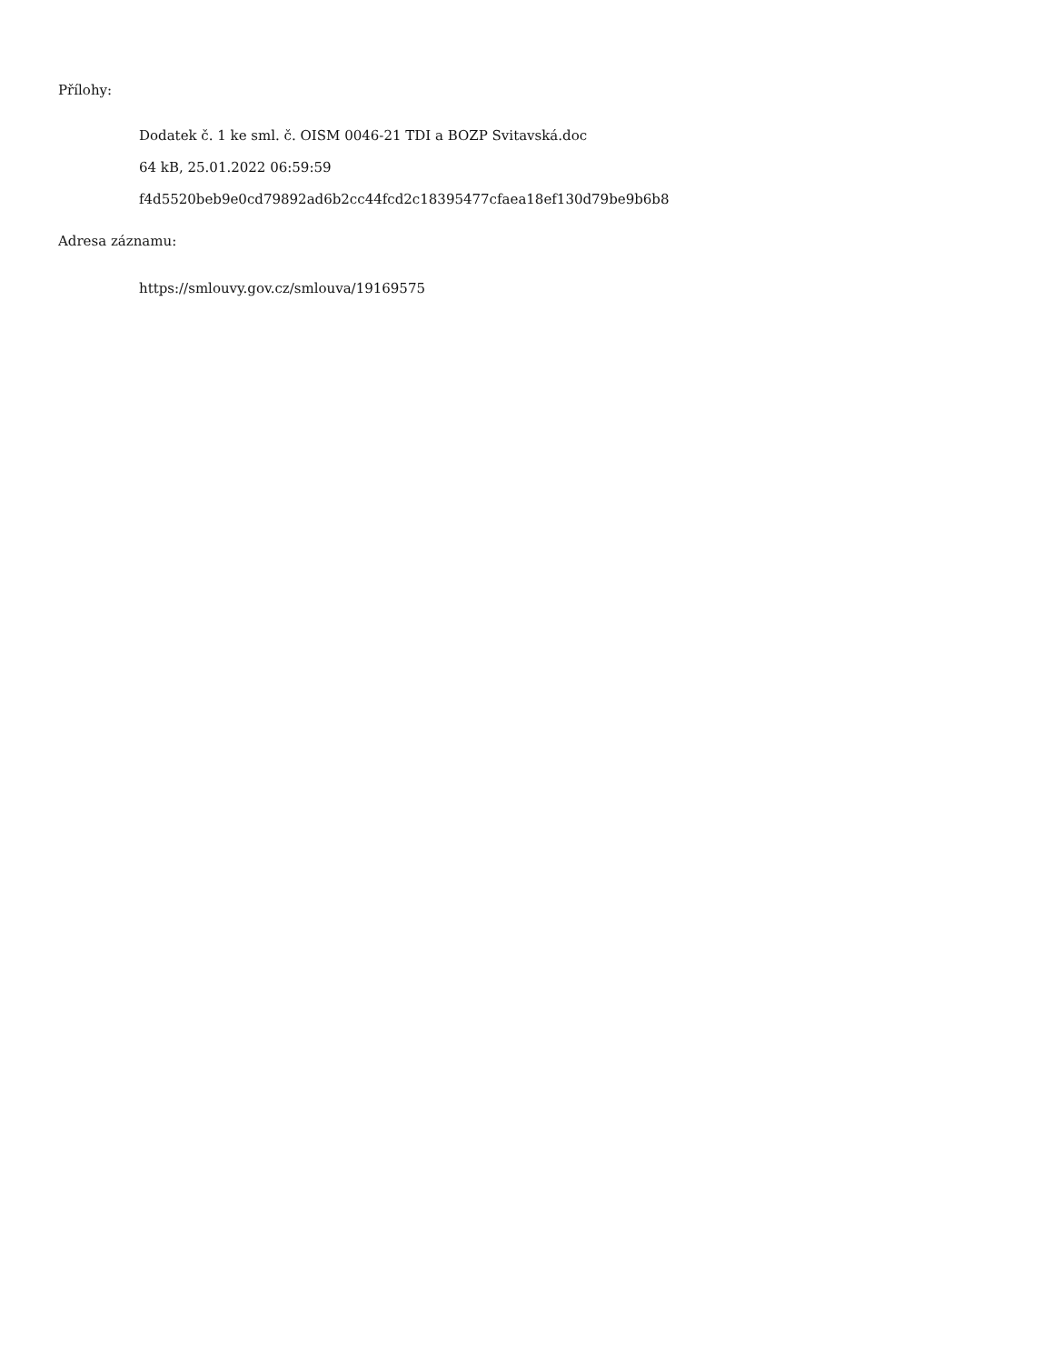Přílohy:
Dodatek č. 1 ke sml. č. OISM 0046-21 TDI a BOZP Svitavská.doc
64 kB, 25.01.2022 06:59:59
f4d5520beb9e0cd79892ad6b2cc44fcd2c18395477cfaea18ef130d79be9b6b8
Adresa záznamu:
https://smlouvy.gov.cz/smlouva/19169575